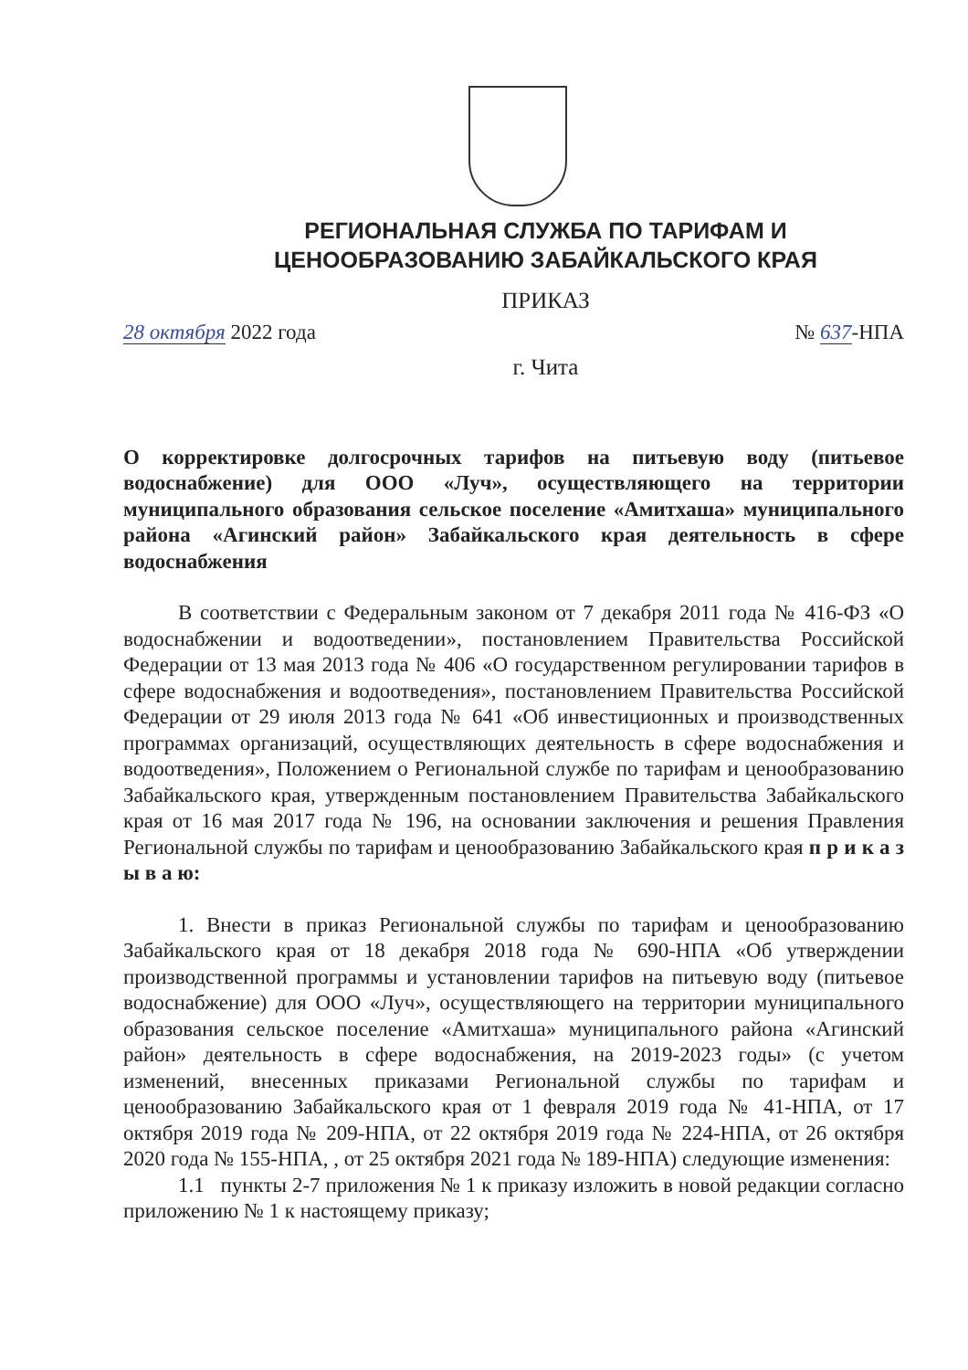РЕГИОНАЛЬНАЯ СЛУЖБА ПО ТАРИФАМ И
ЦЕНООБРАЗОВАНИЮ ЗАБАЙКАЛЬСКОГО КРАЯ
ПРИКАЗ
28 октября 2022 года № 637-НПА
г. Чита
О корректировке долгосрочных тарифов на питьевую воду (питьевое водоснабжение) для ООО «Луч», осуществляющего на территории муниципального образования сельское поселение «Амитхаша» муниципального района «Агинский район» Забайкальского края деятельность в сфере водоснабжения
В соответствии с Федеральным законом от 7 декабря 2011 года № 416-ФЗ «О водоснабжении и водоотведении», постановлением Правительства Российской Федерации от 13 мая 2013 года № 406 «О государственном регулировании тарифов в сфере водоснабжения и водоотведения», постановлением Правительства Российской Федерации от 29 июля 2013 года № 641 «Об инвестиционных и производственных программах организаций, осуществляющих деятельность в сфере водоснабжения и водоотведения», Положением о Региональной службе по тарифам и ценообразованию Забайкальского края, утвержденным постановлением Правительства Забайкальского края от 16 мая 2017 года № 196, на основании заключения и решения Правления Региональной службы по тарифам и ценообразованию Забайкальского края п р и к а з ы в а ю:
1. Внести в приказ Региональной службы по тарифам и ценообразованию Забайкальского края от 18 декабря 2018 года № 690-НПА «Об утверждении производственной программы и установлении тарифов на питьевую воду (питьевое водоснабжение) для ООО «Луч», осуществляющего на территории муниципального образования сельское поселение «Амитхаша» муниципального района «Агинский район» деятельность в сфере водоснабжения, на 2019-2023 годы» (с учетом изменений, внесенных приказами Региональной службы по тарифам и ценообразованию Забайкальского края от 1 февраля 2019 года № 41-НПА, от 17 октября 2019 года № 209-НПА, от 22 октября 2019 года № 224-НПА, от 26 октября 2020 года № 155-НПА, , от 25 октября 2021 года № 189-НПА) следующие изменения:
1.1 пункты 2-7 приложения № 1 к приказу изложить в новой редакции согласно приложению № 1 к настоящему приказу;